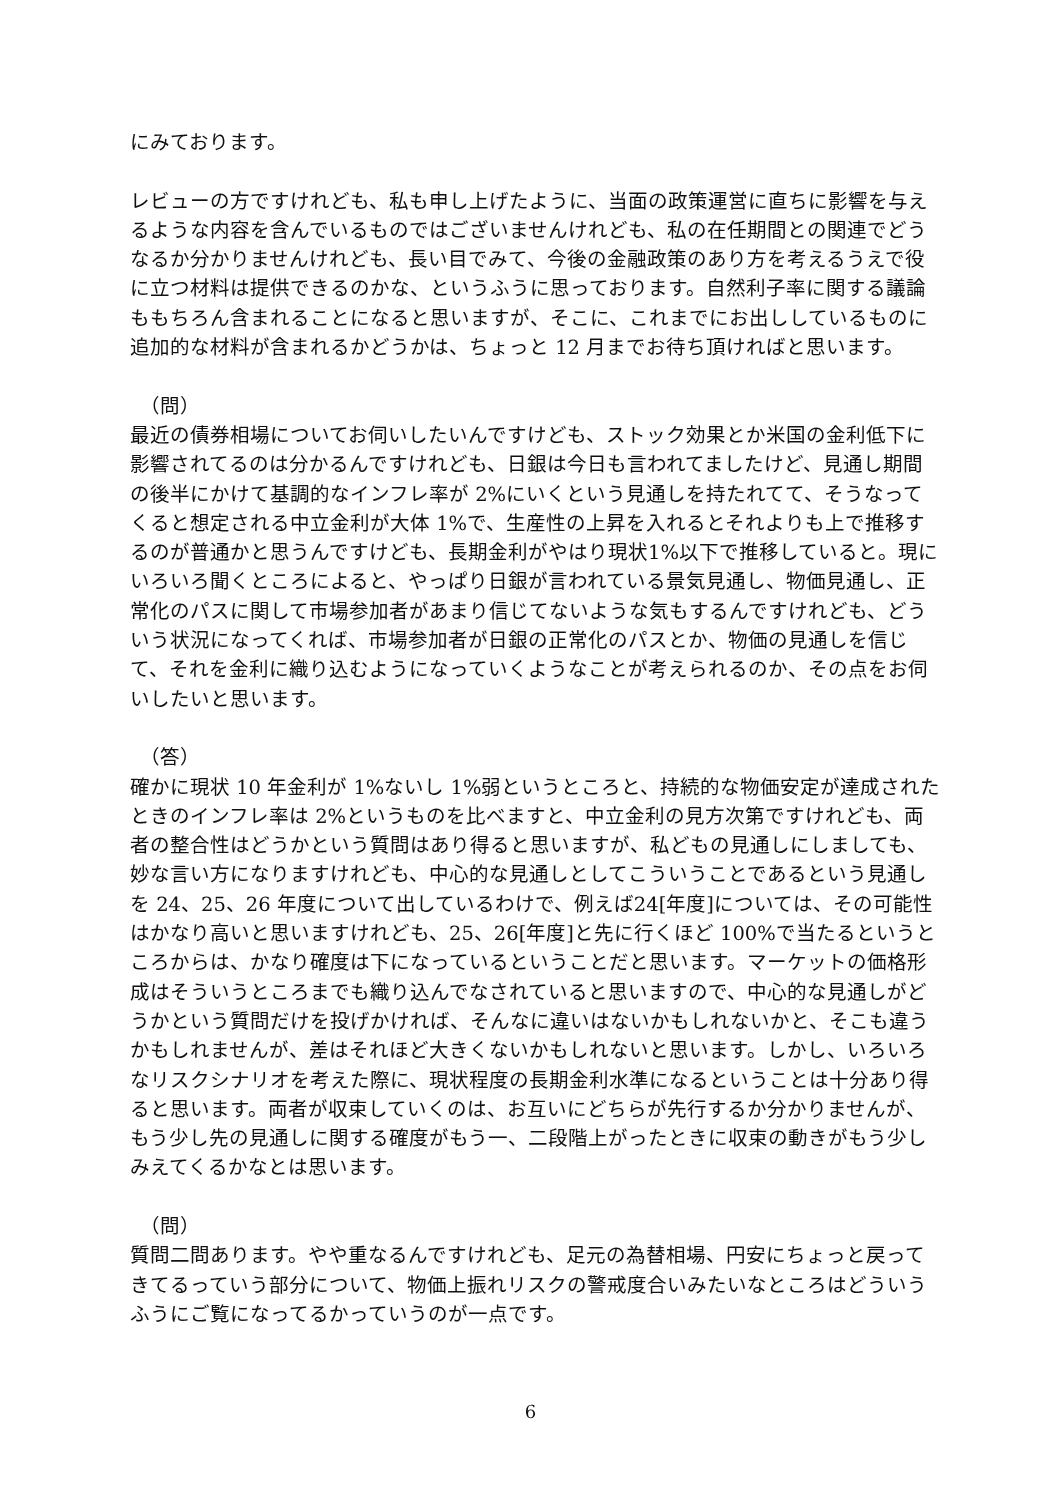にみております。
レビューの方ですけれども、私も申し上げたように、当面の政策運営に直ちに影響を与えるような内容を含んでいるものではございませんけれども、私の在任期間との関連でどうなるか分かりませんけれども、長い目でみて、今後の金融政策のあり方を考えるうえで役に立つ材料は提供できるのかな、というふうに思っております。自然利子率に関する議論ももちろん含まれることになると思いますが、そこに、これまでにお出ししているものに追加的な材料が含まれるかどうかは、ちょっと 12 月までお待ち頂ければと思います。
（問）
最近の債券相場についてお伺いしたいんですけども、ストック効果とか米国の金利低下に影響されてるのは分かるんですけれども、日銀は今日も言われてましたけど、見通し期間の後半にかけて基調的なインフレ率が 2%にいくという見通しを持たれてて、そうなってくると想定される中立金利が大体 1%で、生産性の上昇を入れるとそれよりも上で推移するのが普通かと思うんですけども、長期金利がやはり現状1%以下で推移していると。現にいろいろ聞くところによると、やっぱり日銀が言われている景気見通し、物価見通し、正常化のパスに関して市場参加者があまり信じてないような気もするんですけれども、どういう状況になってくれば、市場参加者が日銀の正常化のパスとか、物価の見通しを信じて、それを金利に織り込むようになっていくようなことが考えられるのか、その点をお伺いしたいと思います。
（答）
確かに現状 10 年金利が 1%ないし 1%弱というところと、持続的な物価安定が達成されたときのインフレ率は 2%というものを比べますと、中立金利の見方次第ですけれども、両者の整合性はどうかという質問はあり得ると思いますが、私どもの見通しにしましても、妙な言い方になりますけれども、中心的な見通しとしてこういうことであるという見通しを 24、25、26 年度について出しているわけで、例えば24[年度]については、その可能性はかなり高いと思いますけれども、25、26[年度]と先に行くほど 100%で当たるというところからは、かなり確度は下になっているということだと思います。マーケットの価格形成はそういうところまでも織り込んでなされていると思いますので、中心的な見通しがどうかという質問だけを投げかければ、そんなに違いはないかもしれないかと、そこも違うかもしれませんが、差はそれほど大きくないかもしれないと思います。しかし、いろいろなリスクシナリオを考えた際に、現状程度の長期金利水準になるということは十分あり得ると思います。両者が収束していくのは、お互いにどちらが先行するか分かりませんが、もう少し先の見通しに関する確度がもう一、二段階上がったときに収束の動きがもう少しみえてくるかなとは思います。
（問）
質問二問あります。やや重なるんですけれども、足元の為替相場、円安にちょっと戻ってきてるっていう部分について、物価上振れリスクの警戒度合いみたいなところはどういうふうにご覧になってるかっていうのが一点です。
6